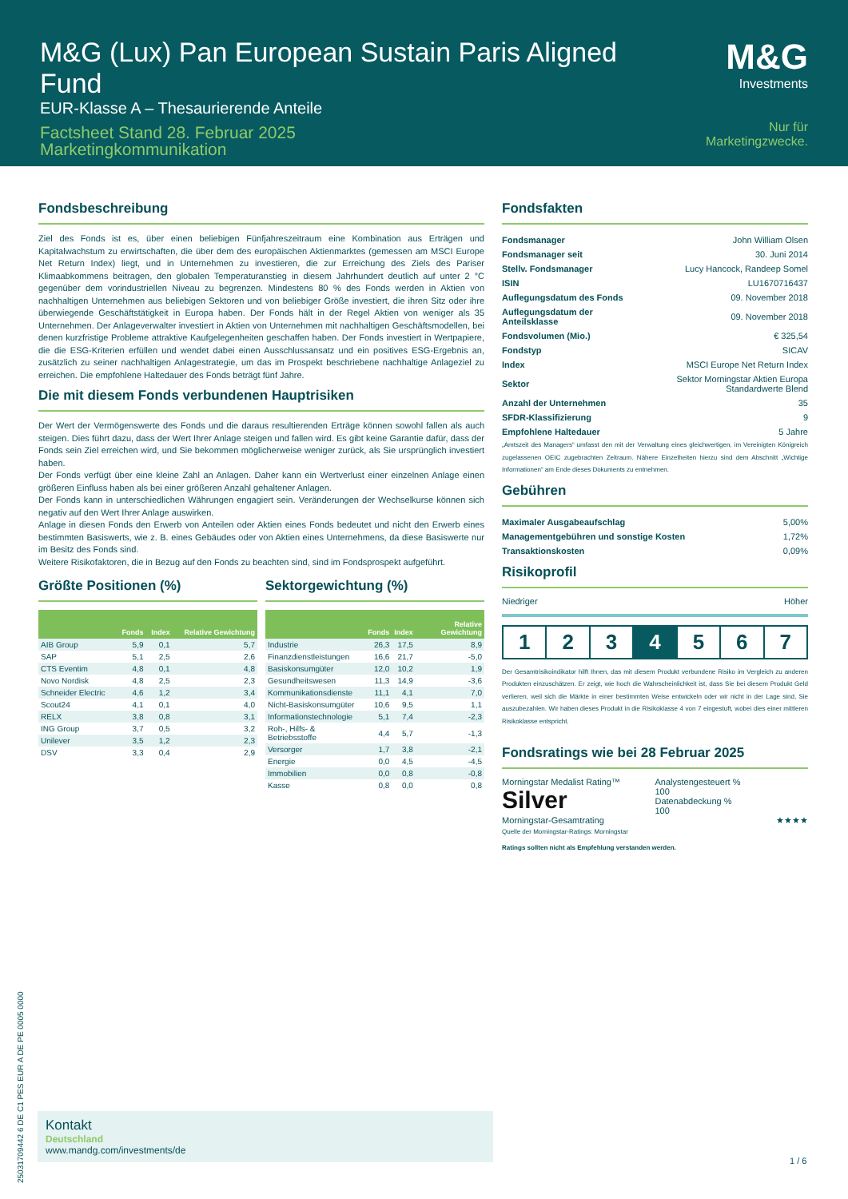M&G (Lux) Pan European Sustain Paris Aligned Fund
EUR-Klasse A – Thesaurierende Anteile
Factsheet Stand 28. Februar 2025
Marketingkommunikation
M&G
Investments
Nur für Marketingzwecke.
Fondsbeschreibung
Ziel des Fonds ist es, über einen beliebigen Fünfjahreszeitraum eine Kombination aus Erträgen und Kapitalwachstum zu erwirtschaften, die über dem des europäischen Aktienmarktes (gemessen am MSCI Europe Net Return Index) liegt, und in Unternehmen zu investieren, die zur Erreichung des Ziels des Pariser Klimaabkommens beitragen, den globalen Temperaturanstieg in diesem Jahrhundert deutlich auf unter 2 °C gegenüber dem vorindustriellen Niveau zu begrenzen. Mindestens 80 % des Fonds werden in Aktien von nachhaltigen Unternehmen aus beliebigen Sektoren und von beliebiger Größe investiert, die ihren Sitz oder ihre überwiegende Geschäftstätigkeit in Europa haben. Der Fonds hält in der Regel Aktien von weniger als 35 Unternehmen. Der Anlageverwalter investiert in Aktien von Unternehmen mit nachhaltigen Geschäftsmodellen, bei denen kurzfristige Probleme attraktive Kaufgelegenheiten geschaffen haben. Der Fonds investiert in Wertpapiere, die die ESG-Kriterien erfüllen und wendet dabei einen Ausschlussansatz und ein positives ESG-Ergebnis an, zusätzlich zu seiner nachhaltigen Anlagestrategie, um das im Prospekt beschriebene nachhaltige Anlageziel zu erreichen. Die empfohlene Haltedauer des Fonds beträgt fünf Jahre.
Die mit diesem Fonds verbundenen Hauptrisiken
Der Wert der Vermögenswerte des Fonds und die daraus resultierenden Erträge können sowohl fallen als auch steigen. Dies führt dazu, dass der Wert Ihrer Anlage steigen und fallen wird. Es gibt keine Garantie dafür, dass der Fonds sein Ziel erreichen wird, und Sie bekommen möglicherweise weniger zurück, als Sie ursprünglich investiert haben.
Der Fonds verfügt über eine kleine Zahl an Anlagen. Daher kann ein Wertverlust einer einzelnen Anlage einen größeren Einfluss haben als bei einer größeren Anzahl gehaltener Anlagen.
Der Fonds kann in unterschiedlichen Währungen engagiert sein. Veränderungen der Wechselkurse können sich negativ auf den Wert Ihrer Anlage auswirken.
Anlage in diesen Fonds den Erwerb von Anteilen oder Aktien eines Fonds bedeutet und nicht den Erwerb eines bestimmten Basiswerts, wie z. B. eines Gebäudes oder von Aktien eines Unternehmens, da diese Basiswerte nur im Besitz des Fonds sind.
Weitere Risikofaktoren, die in Bezug auf den Fonds zu beachten sind, sind im Fondsprospekt aufgeführt.
Größte Positionen (%)
| | Fonds | Index | Relative Gewichtung |
| --- | --- | --- | --- |
| AIB Group | 5,9 | 0,1 | 5,7 |
| SAP | 5,1 | 2,5 | 2,6 |
| CTS Eventim | 4,8 | 0,1 | 4,8 |
| Novo Nordisk | 4,8 | 2,5 | 2,3 |
| Schneider Electric | 4,6 | 1,2 | 3,4 |
| Scout24 | 4,1 | 0,1 | 4,0 |
| RELX | 3,8 | 0,8 | 3,1 |
| ING Group | 3,7 | 0,5 | 3,2 |
| Unilever | 3,5 | 1,2 | 2,3 |
| DSV | 3,3 | 0,4 | 2,9 |
Sektorgewichtung (%)
| | Fonds | Index | Relative Gewichtung |
| --- | --- | --- | --- |
| Industrie | 26,3 | 17,5 | 8,9 |
| Finanzdienstleistungen | 16,6 | 21,7 | -5,0 |
| Basiskonsumgüter | 12,0 | 10,2 | 1,9 |
| Gesundheitswesen | 11,3 | 14,9 | -3,6 |
| Kommunikationsdienste | 11,1 | 4,1 | 7,0 |
| Nicht-Basiskonsumgüter | 10,6 | 9,5 | 1,1 |
| Informationstechnologie | 5,1 | 7,4 | -2,3 |
| Roh-, Hilfs- & Betriebsstoffe | 4,4 | 5,7 | -1,3 |
| Versorger | 1,7 | 3,8 | -2,1 |
| Energie | 0,0 | 4,5 | -4,5 |
| Immobilien | 0,0 | 0,8 | -0,8 |
| Kasse | 0,8 | 0,0 | 0,8 |
Fondsfakten
| Fondsmanager | John William Olsen |
| Fondsmanager seit | 30. Juni 2014 |
| Stellv. Fondsmanager | Lucy Hancock, Randeep Somel |
| ISIN | LU1670716437 |
| Auflegungsdatum des Fonds | 09. November 2018 |
| Auflegungsdatum der Anteilsklasse | 09. November 2018 |
| Fondsvolumen (Mio.) | € 325,54 |
| Fondstyp | SICAV |
| Index | MSCI Europe Net Return Index |
| Sektor | Sektor Morningstar Aktien Europa Standardwerte Blend |
| Anzahl der Unternehmen | 35 |
| SFDR-Klassifizierung | 9 |
| Empfohlene Haltedauer | 5 Jahre |
„Amtszeit des Managers“ umfasst den mit der Verwaltung eines gleichwertigen, im Vereinigten Königreich zugelassenen OEIC zugebrachten Zeitraum. Nähere Einzelheiten hierzu sind dem Abschnitt „Wichtige Informationen“ am Ende dieses Dokuments zu entnehmen.
Gebühren
| Maximaler Ausgabeaufschlag | 5,00% |
| Managementgebühren und sonstige Kosten | 1,72% |
| Transaktionskosten | 0,09% |
Risikoprofil
Niedriger Höher
1 2 3 4 5 6 7
Der Gesamtrisikoindikator hilft Ihnen, das mit diesem Produkt verbundene Risiko im Vergleich zu anderen Produkten einzuschätzen. Er zeigt, wie hoch die Wahrscheinlichkeit ist, dass Sie bei diesem Produkt Geld verlieren, weil sich die Märkte in einer bestimmten Weise entwickeln oder wir nicht in der Lage sind, Sie auszubezahlen. Wir haben dieses Produkt in die Risikoklasse 4 von 7 eingestuft, wobei dies einer mittleren Risikoklasse entspricht.
Fondsratings wie bei 28 Februar 2025
Morningstar Medalist Rating™
Silver
Analystengesteuert %
100
Datenabdeckung %
100
Morningstar-Gesamtrating ★★★★
Quelle der Morningstar-Ratings: Morningstar
Ratings sollten nicht als Empfehlung verstanden werden.
25031709442 6 DE C1 PES EUR A DE PE 0005 0000
Kontakt
Deutschland
www.mandg.com/investments/de
1 / 6